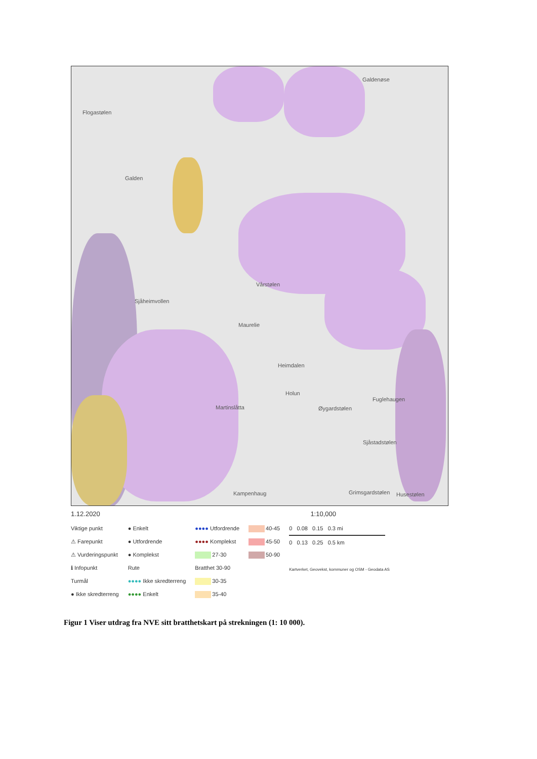Flogastølen
Galden
Galdenøse
Vårstølen
Sjåheimvollen
Maurelie
Heimdalen
Holun
Fuglehaugen
Martinslåtta Øygardstølen
Sjåstadstølen
Kampenhaug Grimsgardstølen Husestølen
1.12.2020 1:10,000
Viktige punkt
⚠ Farepunkt
⚠ Vurderingspunkt
ℹ Infopunkt
Turmål
● Ikke skredterreng
● Enkelt
● Utfordrende
● Komplekst
Rute
●●●● Ikke skredterreng
●●●● Enkelt
●●●● Utfordrende
●●●● Komplekst
27-30
Bratthet 30-90
30-35
35-40
40-45
45-50
50-90
0 0.08 0.15 0.3 mi
0 0.13 0.25 0.5 km
Kartverket, Geovekst, kommuner og OSM - Geodata AS
Figur 1 Viser utdrag fra NVE sitt bratthetskart på strekningen (1: 10 000).